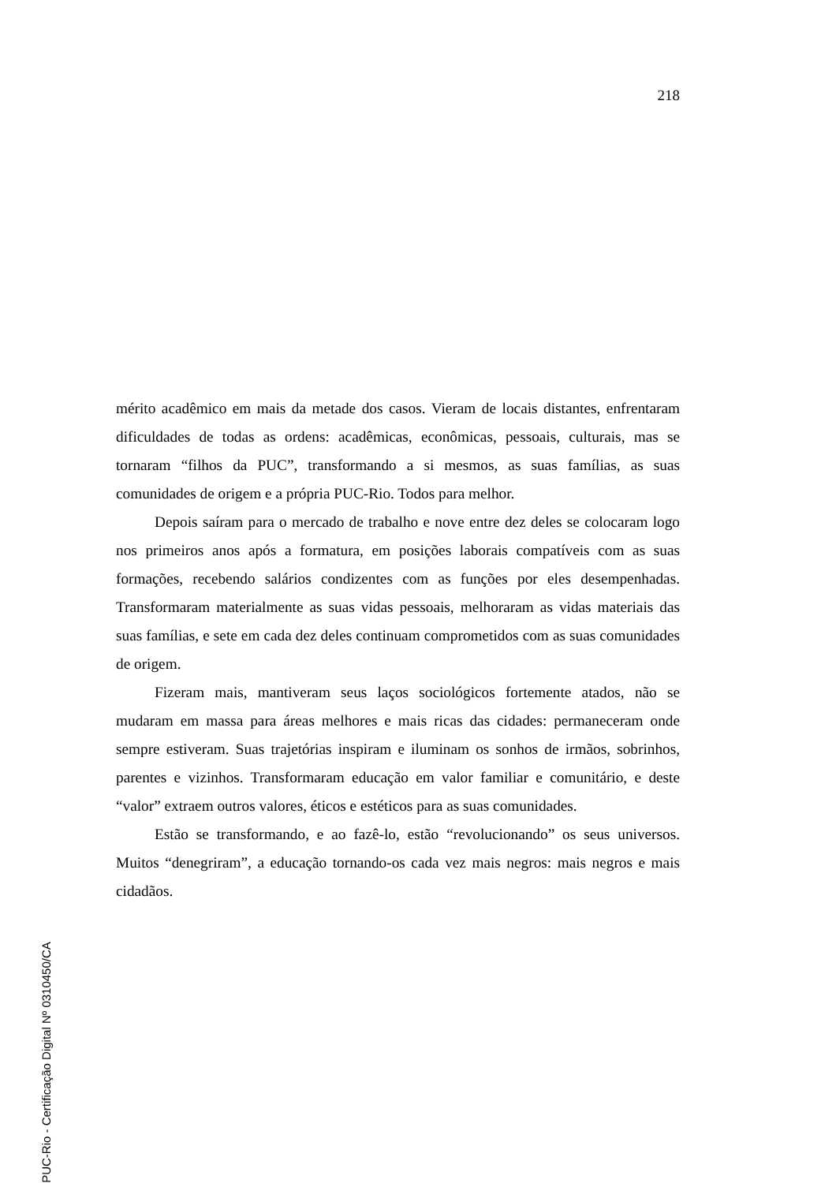218
mérito acadêmico em mais da metade dos casos. Vieram de locais distantes, enfrentaram dificuldades de todas as ordens: acadêmicas, econômicas, pessoais, culturais, mas se tornaram “filhos da PUC”, transformando a si mesmos, as suas famílias, as suas comunidades de origem e a própria PUC-Rio. Todos para melhor.
Depois saíram para o mercado de trabalho e nove entre dez deles se colocaram logo nos primeiros anos após a formatura, em posições laborais compatíveis com as suas formações, recebendo salários condizentes com as funções por eles desempenhadas. Transformaram materialmente as suas vidas pessoais, melhoraram as vidas materiais das suas famílias, e sete em cada dez deles continuam comprometidos com as suas comunidades de origem.
Fizeram mais, mantiveram seus laços sociológicos fortemente atados, não se mudaram em massa para áreas melhores e mais ricas das cidades: permaneceram onde sempre estiveram. Suas trajetórias inspiram e iluminam os sonhos de irmãos, sobrinhos, parentes e vizinhos. Transformaram educação em valor familiar e comunitário, e deste “valor” extraem outros valores, éticos e estéticos para as suas comunidades.
Estão se transformando, e ao fazê-lo, estão “revolucionando” os seus universos. Muitos “denegriram”, a educação tornando-os cada vez mais negros: mais negros e mais cidadãos.
PUC-Rio - Certificação Digital Nº 0310450/CA